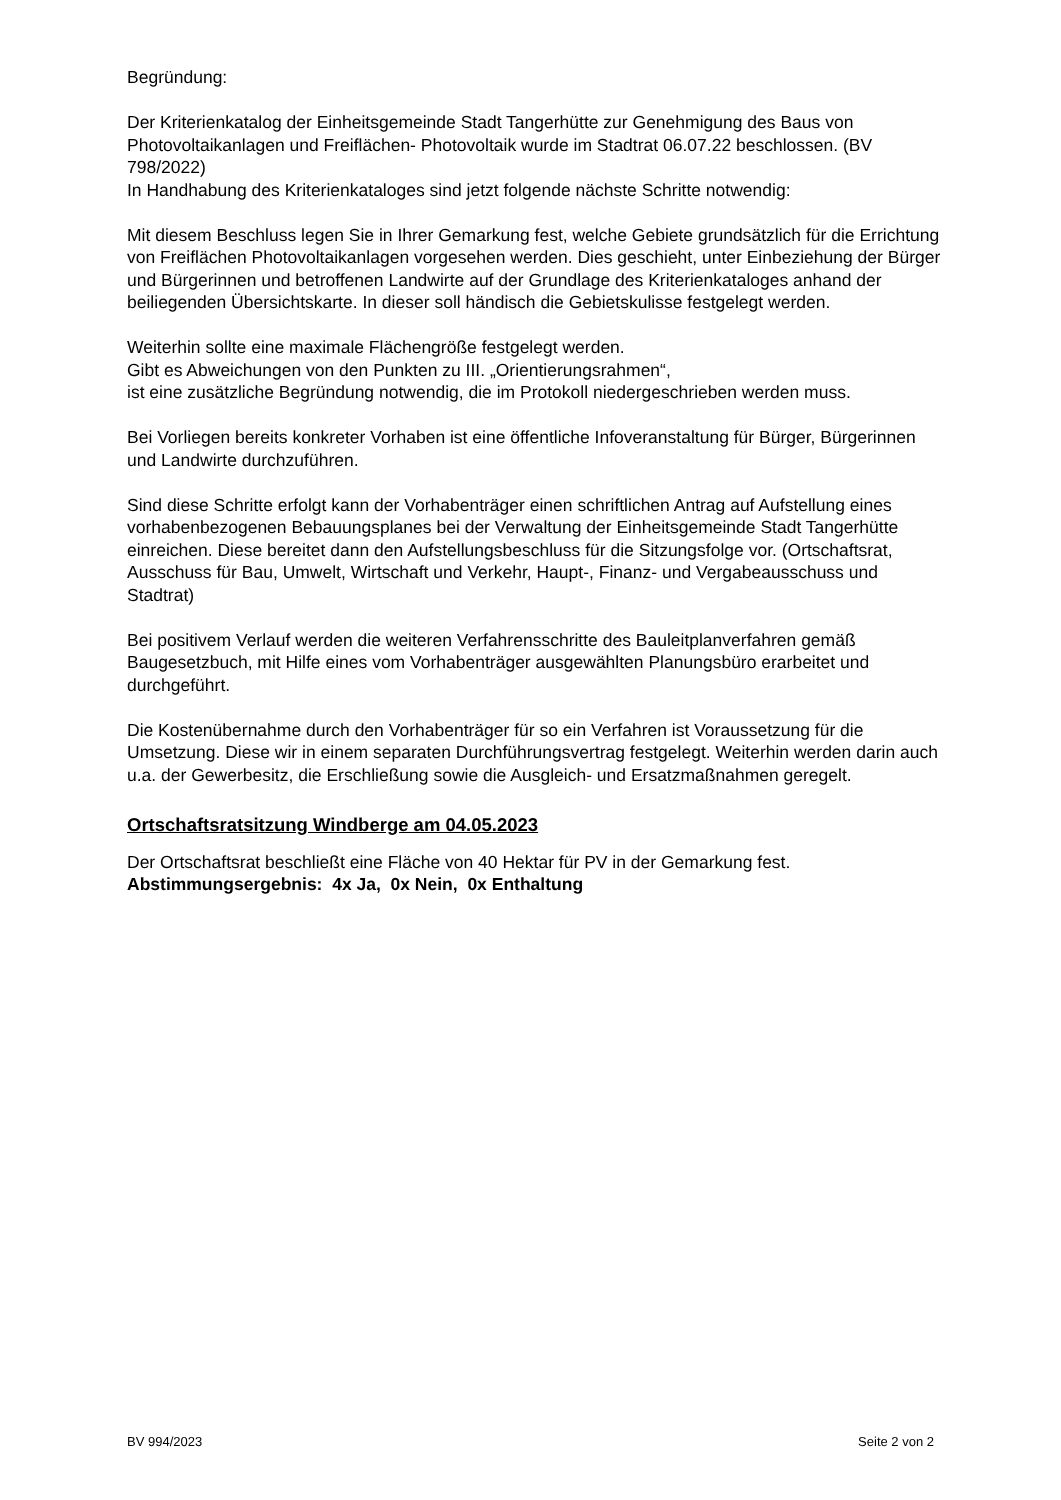Begründung:
Der Kriterienkatalog der Einheitsgemeinde Stadt Tangerhütte zur Genehmigung des Baus von Photovoltaikanlagen und Freiflächen- Photovoltaik wurde im Stadtrat 06.07.22 beschlossen. (BV 798/2022)
In Handhabung des Kriterienkataloges sind jetzt folgende nächste Schritte notwendig:
Mit diesem Beschluss legen Sie in Ihrer Gemarkung fest, welche Gebiete grundsätzlich für die Errichtung von Freiflächen Photovoltaikanlagen vorgesehen werden. Dies geschieht, unter Einbeziehung der Bürger und Bürgerinnen und betroffenen Landwirte auf der Grundlage des Kriterienkataloges anhand der beiliegenden Übersichtskarte. In dieser soll händisch die Gebietskulisse festgelegt werden.
Weiterhin sollte eine maximale Flächengröße festgelegt werden.
Gibt es Abweichungen von den Punkten zu III. „Orientierungsrahmen“,
ist eine zusätzliche Begründung notwendig, die im Protokoll niedergeschrieben werden muss.
Bei Vorliegen bereits konkreter Vorhaben ist eine öffentliche Infoveranstaltung für Bürger, Bürgerinnen und Landwirte durchzuführen.
Sind diese Schritte erfolgt kann der Vorhabenträger einen schriftlichen Antrag auf Aufstellung eines vorhabenbezogenen Bebauungsplanes bei der Verwaltung der Einheitsgemeinde Stadt Tangerhütte einreichen. Diese bereitet dann den Aufstellungsbeschluss für die Sitzungsfolge vor. (Ortschaftsrat, Ausschuss für Bau, Umwelt, Wirtschaft und Verkehr, Haupt-, Finanz- und Vergabeausschuss und Stadtrat)
Bei positivem Verlauf werden die weiteren Verfahrensschritte des Bauleitplanverfahren gemäß Baugesetzbuch, mit Hilfe eines vom Vorhabenträger ausgewählten Planungsbüro erarbeitet und durchgeführt.
Die Kostenübernahme durch den Vorhabenträger für so ein Verfahren ist Voraussetzung für die Umsetzung. Diese wir in einem separaten Durchführungsvertrag festgelegt. Weiterhin werden darin auch u.a. der Gewerbesitz, die Erschließung sowie die Ausgleich- und Ersatzmaßnahmen geregelt.
Ortschaftsratsitzung Windberge am 04.05.2023
Der Ortschaftsrat beschließt eine Fläche von 40 Hektar für PV in der Gemarkung fest.
Abstimmungsergebnis: 4x Ja, 0x Nein, 0x Enthaltung
BV 994/2023 Seite 2 von 2